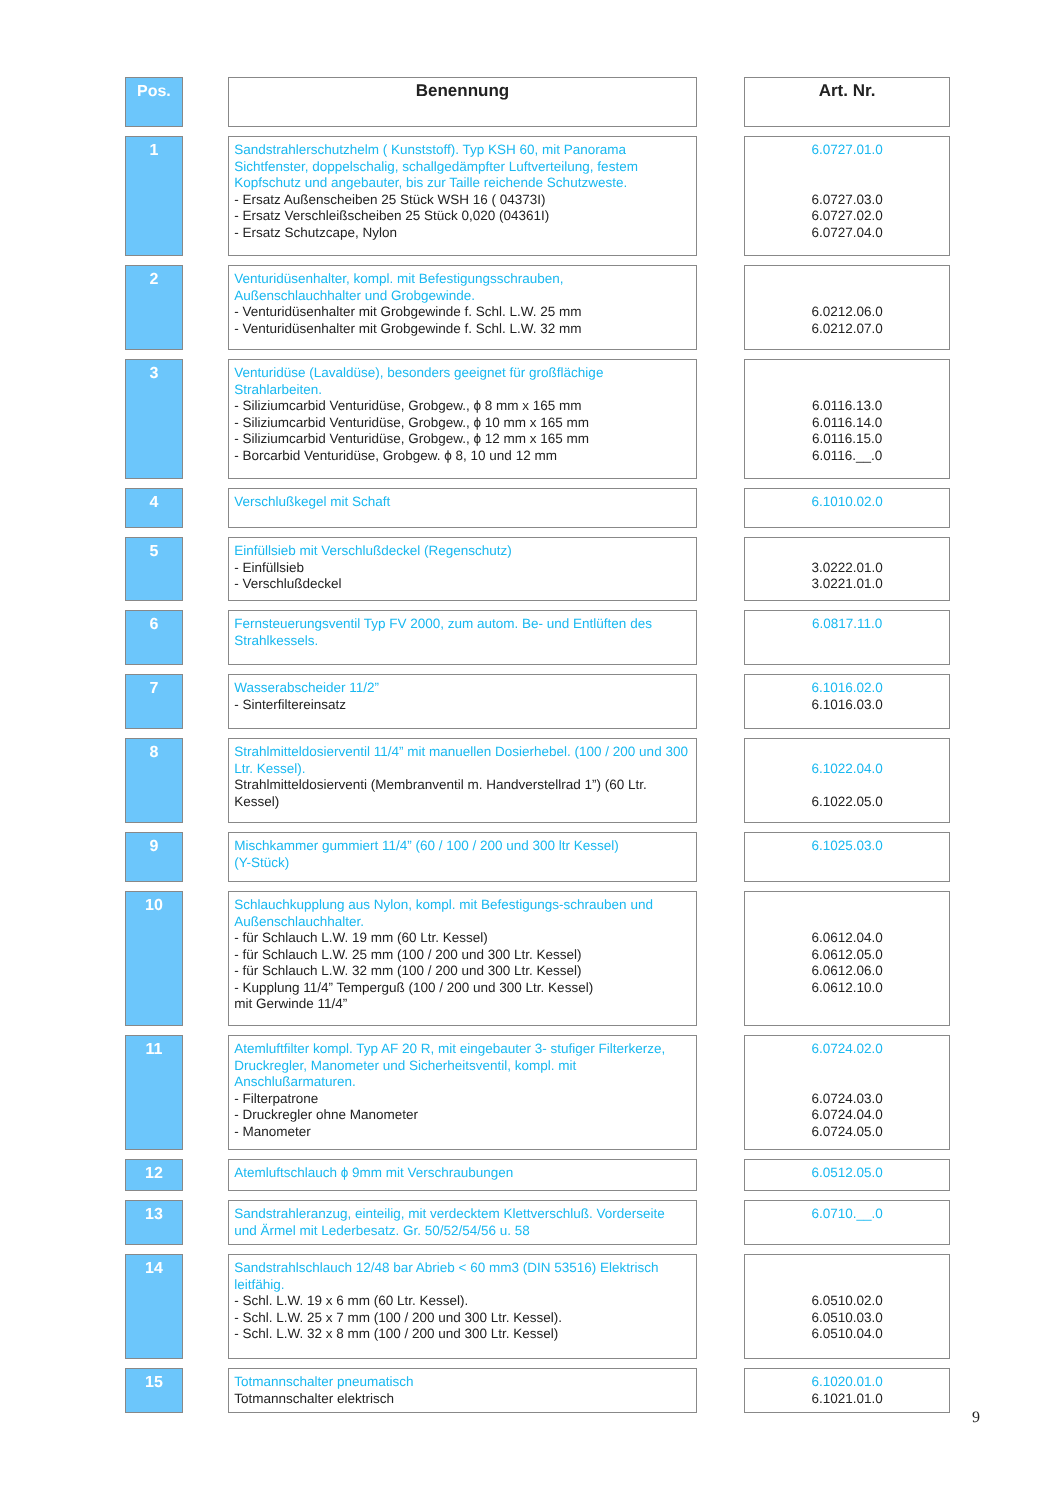| Pos. | | Benennung | | Art. Nr. |
| 1 | | Sandstrahlerschutzhelm ( Kunststoff). Typ KSH 60, mit Panorama Sichtfenster, doppelschalig, schallgedämpfter Luftverteilung, festem Kopfschutz und angebauter, bis zur Taille reichende Schutzweste. - Ersatz Außenscheiben 25 Stück WSH 16 ( 04373I) - Ersatz Verschleißscheiben 25 Stück 0,020 (04361I) - Ersatz Schutzcape, Nylon | | 6.0727.01.0 6.0727.03.0 6.0727.02.0 6.0727.04.0 |
| 2 | | Venturidüsenhalter, kompl. mit Befestigungsschrauben, Außenschlauchhalter und Grobgewinde. - Venturidüsenhalter mit Grobgewinde f. Schl. L.W. 25 mm - Venturidüsenhalter mit Grobgewinde f. Schl. L.W. 32 mm | | 6.0212.06.0 6.0212.07.0 |
| 3 | | Venturidüse (Lavaldüse), besonders geeignet für großflächige Strahlarbeiten. - Siliziumcarbid Venturidüse, Grobgew., ϕ 8 mm x 165 mm - Siliziumcarbid Venturidüse, Grobgew., ϕ 10 mm x 165 mm - Siliziumcarbid Venturidüse, Grobgew., ϕ 12 mm x 165 mm - Borcarbid Venturidüse, Grobgew. ϕ 8, 10 und 12 mm | | 6.0116.13.0 6.0116.14.0 6.0116.15.0 6.0116.__.0 |
| 4 | | Verschlußkegel mit Schaft | | 6.1010.02.0 |
| 5 | | Einfüllsieb mit Verschlußdeckel (Regenschutz) - Einfüllsieb - Verschlußdeckel | | 3.0222.01.0 3.0221.01.0 |
| 6 | | Fernsteuerungsventil Typ FV 2000, zum autom. Be- und Entlüften des Strahlkessels. | | 6.0817.11.0 |
| 7 | | Wasserabscheider 11/2” - Sinterfiltereinsatz | | 6.1016.02.0 6.1016.03.0 |
| 8 | | Strahlmitteldosierventil 11/4” mit manuellen Dosierhebel. (100 / 200 und 300 Ltr. Kessel). Strahlmitteldosierventi (Membranventil m. Handverstellrad 1”) (60 Ltr. Kessel) | | 6.1022.04.0 6.1022.05.0 |
| 9 | | Mischkammer gummiert 11/4” (60 / 100 / 200 und 300 ltr Kessel) (Y-Stück) | | 6.1025.03.0 |
| 10 | | Schlauchkupplung aus Nylon, kompl. mit Befestigungs-schrauben und Außenschlauchhalter. - für Schlauch L.W. 19 mm (60 Ltr. Kessel) - für Schlauch L.W. 25 mm (100 / 200 und 300 Ltr. Kessel) - für Schlauch L.W. 32 mm (100 / 200 und 300 Ltr. Kessel) - Kupplung 11/4” Temperguß (100 / 200 und 300 Ltr. Kessel) mit Gerwinde 11/4” | | 6.0612.04.0 6.0612.05.0 6.0612.06.0 6.0612.10.0 |
| 11 | | Atemluftfilter kompl. Typ AF 20 R, mit eingebauter 3- stufiger Filterkerze, Druckregler, Manometer und Sicherheitsventil, kompl. mit Anschlußarmaturen. - Filterpatrone - Druckregler ohne Manometer - Manometer | | 6.0724.02.0 6.0724.03.0 6.0724.04.0 6.0724.05.0 |
| 12 | | Atemluftschlauch ϕ 9mm mit Verschraubungen | | 6.0512.05.0 |
| 13 | | Sandstrahleranzug, einteilig, mit verdecktem Klettverschluß. Vorderseite und Ärmel mit Lederbesatz. Gr. 50/52/54/56 u. 58 | | 6.0710.__.0 |
| 14 | | Sandstrahlschlauch 12/48 bar Abrieb < 60 mm3 (DIN 53516) Elektrisch leitfähig. - Schl. L.W. 19 x 6 mm (60 Ltr. Kessel). - Schl. L.W. 25 x 7 mm (100 / 200 und 300 Ltr. Kessel). - Schl. L.W. 32 x 8 mm (100 / 200 und 300 Ltr. Kessel) | | 6.0510.02.0 6.0510.03.0 6.0510.04.0 |
| 15 | | Totmannschalter pneumatisch Totmannschalter elektrisch | | 6.1020.01.0 6.1021.01.0 |
9